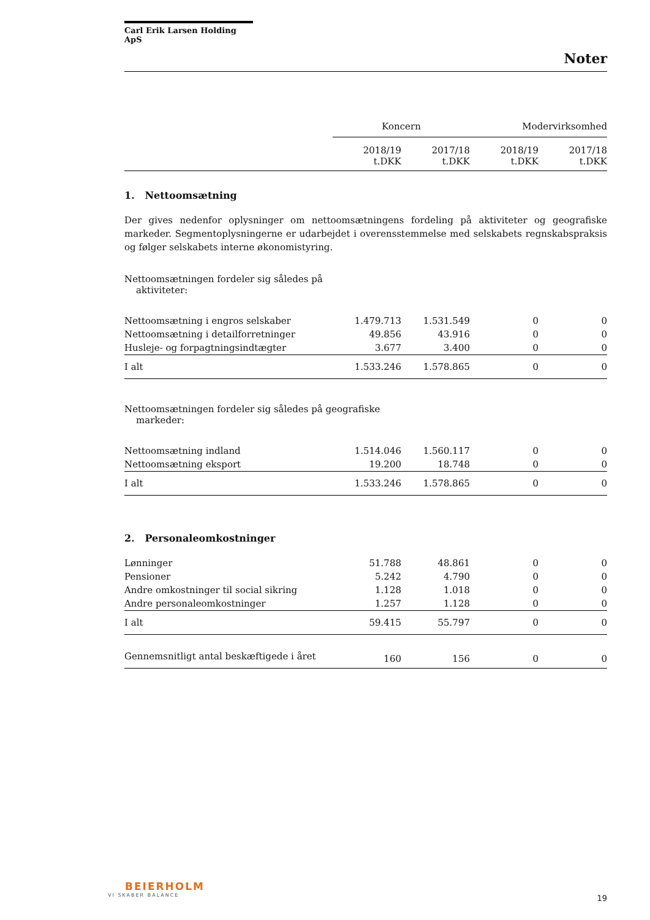Carl Erik Larsen Holding ApS
Noter
| | Koncern | | Modervirksomhed | |
| --- | --- | --- | --- | --- |
| | 2018/19 t.DKK | 2017/18 t.DKK | 2018/19 t.DKK | 2017/18 t.DKK |
1. Nettoomsætning
Der gives nedenfor oplysninger om nettoomsætningens fordeling på aktiviteter og geografiske markeder. Segmentoplysningerne er udarbejdet i overensstemmelse med selskabets regnskabspraksis og følger selskabets interne økonomistyring.
| Nettoomsætningen fordeler sig således på aktiviteter: | | | | |
| Nettoomsætning i engros selskaber | 1.479.713 | 1.531.549 | 0 | 0 |
| Nettoomsætning i detailforretninger | 49.856 | 43.916 | 0 | 0 |
| Husleje- og forpagtningsindtægter | 3.677 | 3.400 | 0 | 0 |
| I alt | 1.533.246 | 1.578.865 | 0 | 0 |
| Nettoomsætningen fordeler sig således på geografiske markeder: | | | | |
| Nettoomsætning indland | 1.514.046 | 1.560.117 | 0 | 0 |
| Nettoomsætning eksport | 19.200 | 18.748 | 0 | 0 |
| I alt | 1.533.246 | 1.578.865 | 0 | 0 |
2. Personaleomkostninger
| Lønninger | 51.788 | 48.861 | 0 | 0 |
| Pensioner | 5.242 | 4.790 | 0 | 0 |
| Andre omkostninger til social sikring | 1.128 | 1.018 | 0 | 0 |
| Andre personaleomkostninger | 1.257 | 1.128 | 0 | 0 |
| I alt | 59.415 | 55.797 | 0 | 0 |
| Gennemsnitligt antal beskæftigede i året | 160 | 156 | 0 | 0 |
BEIERHOLM
VI SKABER BALANCE
19